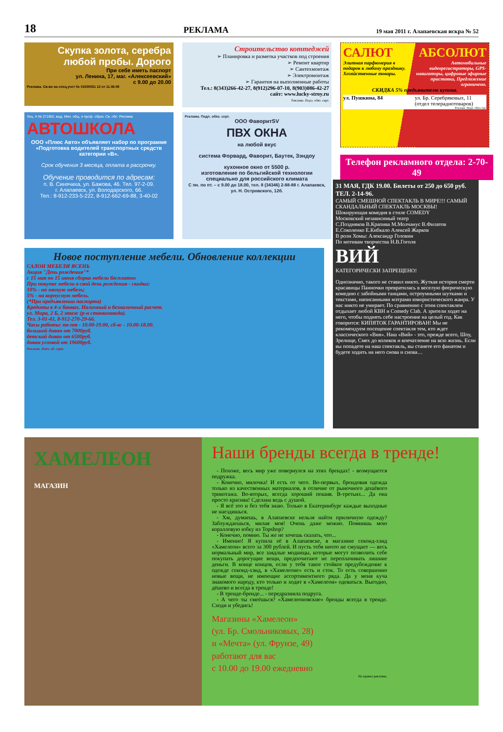18 РЕКЛАМА 19 мая 2011 г. Алапаевская искра № 52
Скупка золота, серебра любой пробы. Дорого
При себе иметь паспорт
ул. Ленина, 17, маг. «Алексеевский»
с 9.00 до 20.00
Реклама. Св-во на спец.учет № 01500031 12 от 11.08.09
Строительство коттеджей
➢ Планировка и разметка участков под строения
➢ Ремонт квартир
➢ Сантехмонтаж
➢ Электромонтаж
➢ Гарантия на выполненные работы
Тел.: 8(343)266-42-27, 8(912)296-07-10, 8(903)086-42-27
сайт: www.lucky-stroy.ru
Реклама. Подл. обяз. серт.
Лиц. А № 271662, выд. Мин. общ. и проф. образ. Св. обл. Реклама
АВТОШКОЛА
ООО «Плюс Авто» объявляет набор по программе «Подготовка водителей транспортных средств категории «В».
Срок обучения 3 месяца, оплата в рассрочку.
Обучение проводится по адресам:
п. В. Синячиха, ул. Бажова, 46. Тел. 97-2-09.
г. Алапаевск, ул. Володарского, 66.
Тел.: 8-912-233-5-222, 8-912-662-69-88, 3-40-02
Реклама. Подл. обяз. серт.
ООО ФаворитSV
ПВХ ОКНА
на любой вкус
система Форвард, Фаворит, Баутек, Зэндоу
кухонное окно от 5500 р.
изготовление по бельгийской технологии специально для российского климата
С пн. по пт. – с 9.00 до 18.00, тел. 8 (34346) 2-88-88 г. Алапаевск, ул. Н. Островского, 12б.
САЛЮТ АБСОЛЮТ
Элитная парфюмерия в подарок к любому празднику. Хозяйственные товары.
Автомобильные видеорегистраторы, GPS-навигаторы, цифровые эфирные приставки, Предложение ограничено.
СКИДКА 5% предъявителю купона.
ул. Пушкина, 84 ул. Бр. Серебряковых, 11 (отдел телерадиотоваров)
Реклама. Подл. обяз.серт.
Телефон рекламного отдела: 2-70-49
Новое поступление мебели. Обновление коллекции
САЛОН МЕБЕЛИ ЯСЕНЬ
Акция "День рождения"*
с 15 мая по 15 июня сборка мебели бесплатно
При покупке мебели в свой день рождения - скидки:
10% - на мягкую мебель;
5% - на корпусную мебель.
(*При предъявлении паспорта)
Кредиты в 4-х банках. Наличный и безналичный расчет.
ул. Мира, 2 Б, 2 этаж (р-н станкозавода).
Тел. 3-01-41, 8-912-270-29-66.
Часы работы: пн-пт - 10.00-19.00, сб-вс - 10.00-18.00.
большой диван от 7000руб.
детский диван от 6500руб.
диван угловой от 19600руб.
Реклама. Подл. об. серт.
31 МАЯ, ГДК 19.00. Билеты от 250 до 650 руб. ТЕЛ. 2-14-96.
САМЫЙ СМЕШНОЙ СПЕКТАКЛЬ В МИРЕ!!! САМЫЙ СКАНДАЛЬНЫЙ СПЕКТАКЛЬ МОСКВЫ!
Шокирующая комедия в стиле COMEDY
Московский независимый театр
С.Поздняков В.Крапива М.Молчанус В.Филатов Е.Соколенко Е.Кибкало Алексей Жарков
В роли Хомы: Александр Головин
По мотивам творчества Н.В.Гоголя
ВИЙ
КАТЕГОРИЧЕСКИ ЗАПРЕЩЕНО!
Однозначно, такого не ставил никто. Жуткая история смерти красавицы Панночки превратилась в веселую феерическую комедию с забойными танцами, остроумными шутками и текстами, написанными мэтрами юмористического жанра. У нас никто не умирает. По сравнению с этим спектаклем отдыхает любой КВН и Comedy Clab. А зрители ходят на него, чтобы поднять себе настроение на целый год. Как говорится: КИПЯТОК ГАРАНТИРОВАН! Мы не рекомендуем посещение спектакля тем, кто ждет классического «Вия». Наш «Вий» - это, прежде всего, Шоу, Зрелище, Смех до коликов и впечатление на всю жизнь. Если вы попадете на наш спектакль, вы станете его фанатом и будете ходить на него снова и снова…
ХАМЕЛЕОН
МАГАЗИН
Наши бренды всегда в тренде!
- Похоже, весь мир уже повернулся на этих брендах! - возмущается подружка.
- Конечно, милочка! И есть от чего. Во-первых, брендовая одежда только из качественных материалов, в отличие от рыночного дешёвого трикотажа. Во-вторых, всегда хороший пошив. В-третьих... Да она просто красива! Сделана ведь с душой.
- Я всё это и без тебя знаю. Только в Екатеринбург каждые выходные не наездишься.
- Хм, думаешь, в Алапаевске нельзя найти приличную одежду? Заблуждаешься, милая моя! Очень даже можно. Помнишь мою коралловую юбку из Topshop?
- Конечно, помню. Ты же не хочешь сказать, что...
- Именно! Я купила её в Алапаевске, в магазине секонд-хэнд «Хамелеон» всего за 300 рублей. И пусть тебя ничто не смущает — весь нормальный мир, все заядлые модницы, которые могут позволить себе покупать дорогущие вещи, предпочитают не переплачивать лишние деньги. В конце концов, если у тебя такое стойкое предубеждение к одежде секонд-хэнд, в «Хамелеоне» есть и сток. То есть совершенно новые вещи, не имеющие ассортиментного ряда. Да у меня куча знакомого народу, кто только и ходит в «Хамелеон» одеваться. Выгодно, дёшево и всегда в тренде!
- В тренде-бренде... - передразнила подруга.
- А чего ты смеёшься? «Хамелеоновские» бренды всегда в тренде. Сходи и убедись!
Магазины «Хамелеон»
(ул. Бр. Смольниковых, 28)
и «Мечта» (ул. Фрунзе, 49)
работают для вас
с 10.00 до 19.00 ежедневно
На правах рекламы.